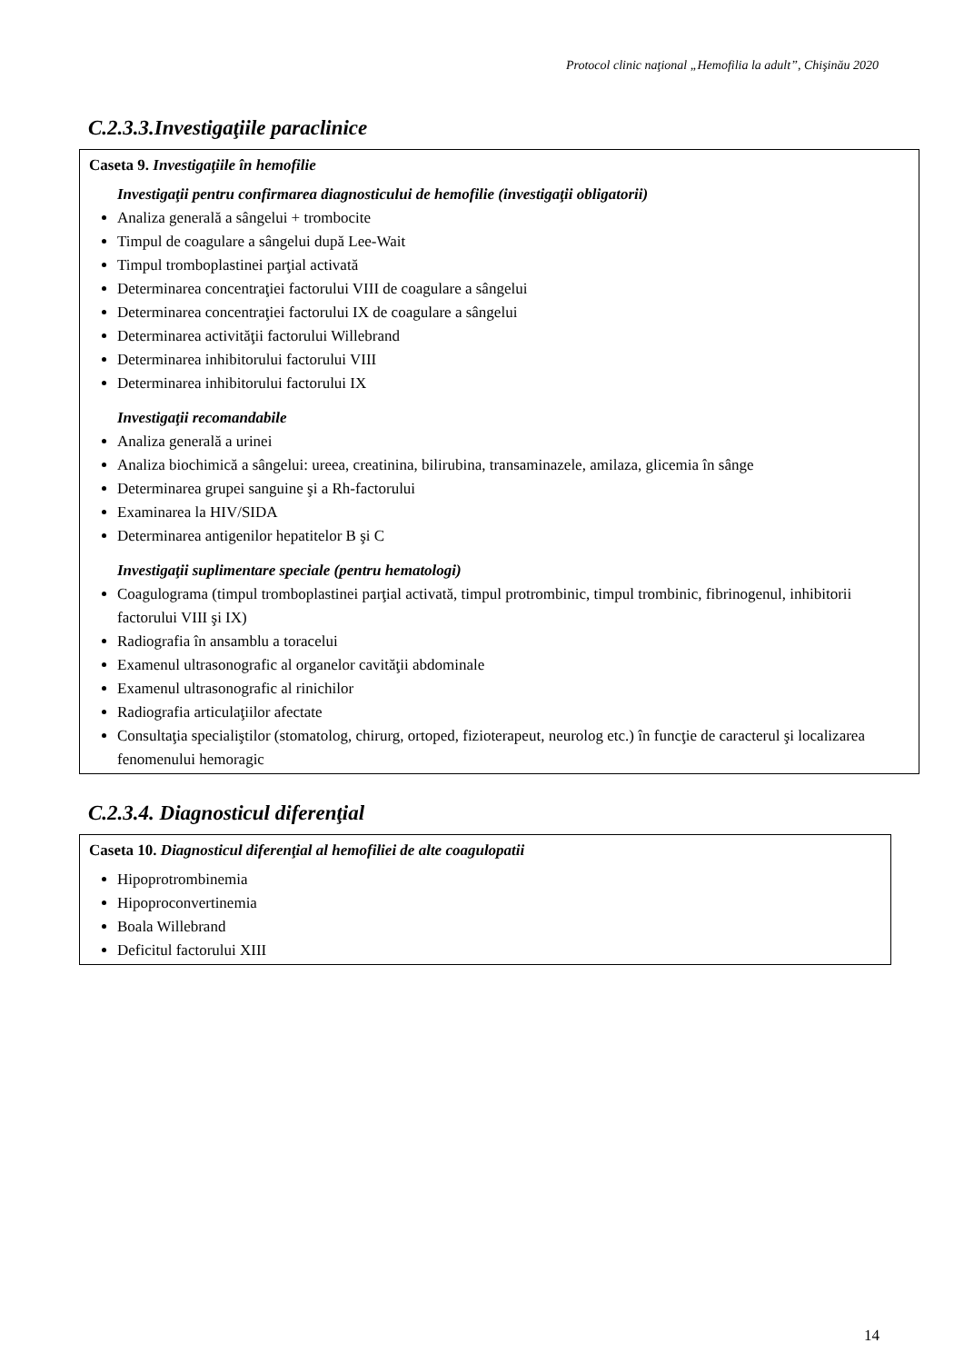Protocol clinic naţional „Hemofilia la adult”, Chişinău 2020
C.2.3.3.Investigaţiile paraclinice
Caseta 9. Investigaţiile în hemofilie
Investigaţii pentru confirmarea diagnosticului de hemofilie (investigaţii obligatorii)
Analiza generală a sângelui + trombocite
Timpul de coagulare a sângelui după Lee-Wait
Timpul tromboplastinei parţial activată
Determinarea concentraţiei factorului VIII de coagulare a sângelui
Determinarea concentraţiei factorului IX de coagulare a sângelui
Determinarea activităţii factorului Willebrand
Determinarea inhibitorului factorului VIII
Determinarea inhibitorului factorului IX
Investigaţii recomandabile
Analiza generală a urinei
Analiza biochimică a sângelui: ureea, creatinina, bilirubina, transaminazele, amilaza, glicemia în sânge
Determinarea grupei sanguine şi a Rh-factorului
Examinarea la HIV/SIDA
Determinarea antigenilor hepatitelor B şi C
Investigaţii suplimentare speciale (pentru hematologi)
Coagulograma (timpul tromboplastinei parţial activată, timpul protrombinic, timpul trombinic, fibrinogenul, inhibitorii factorului VIII şi IX)
Radiografia în ansamblu a toracelui
Examenul ultrasonografic al organelor cavităţii abdominale
Examenul ultrasonografic al rinichilor
Radiografia articulaţiilor afectate
Consultaţia specialiştilor (stomatolog, chirurg, ortoped, fizioterapeut, neurolog etc.) în funcţie de caracterul şi localizarea fenomenului hemoragic
C.2.3.4. Diagnosticul diferenţial
Caseta 10. Diagnosticul diferenţial al hemofiliei de alte coagulopatii
Hipoprotrombinemia
Hipoproconvertinemia
Boala Willebrand
Deficitul factorului XIII
14